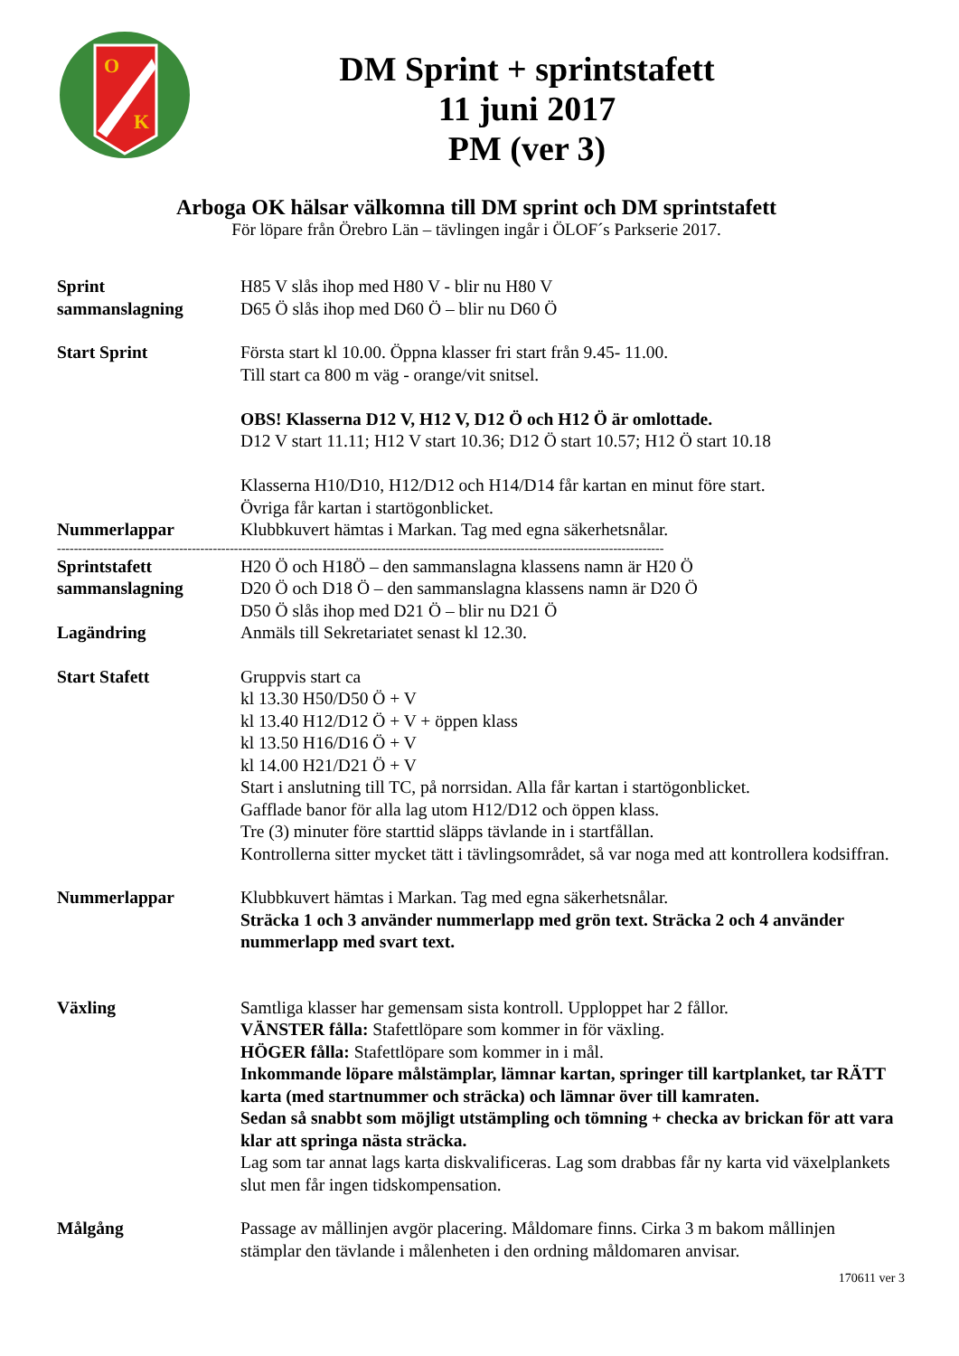O
K
DM Sprint + sprintstafett
11 juni 2017
PM (ver 3)
Arboga OK hälsar välkomna till DM sprint och DM sprintstafett
För löpare från Örebro Län – tävlingen ingår i ÖLOF´s Parkserie 2017.
Sprint
sammanslagning
H85 V slås ihop med H80 V - blir nu H80 V
D65 Ö slås ihop med D60 Ö – blir nu D60 Ö
Start Sprint Första start kl 10.00. Öppna klasser fri start från 9.45- 11.00.
Till start ca 800 m väg - orange/vit snitsel.
OBS! Klasserna D12 V, H12 V, D12 Ö och H12 Ö är omlottade.
D12 V start 11.11; H12 V start 10.36; D12 Ö start 10.57; H12 Ö start 10.18
Klasserna H10/D10, H12/D12 och H14/D14 får kartan en minut före start.
Övriga får kartan i startögonblicket.
Nummerlappar Klubbkuvert hämtas i Markan. Tag med egna säkerhetsnålar.
------------------------------------------------------------------------------------------------------------------------------------------------
Sprintstafett
sammanslagning
H20 Ö och H18Ö – den sammanslagna klassens namn är H20 Ö
D20 Ö och D18 Ö – den sammanslagna klassens namn är D20 Ö
D50 Ö slås ihop med D21 Ö – blir nu D21 Ö
Lagändring Anmäls till Sekretariatet senast kl 12.30.
Start Stafett Gruppvis start ca
kl 13.30 H50/D50 Ö + V
kl 13.40 H12/D12 Ö + V + öppen klass
kl 13.50 H16/D16 Ö + V
kl 14.00 H21/D21 Ö + V
Start i anslutning till TC, på norrsidan. Alla får kartan i startögonblicket.
Gafflade banor för alla lag utom H12/D12 och öppen klass.
Tre (3) minuter före starttid släpps tävlande in i startfållan.
Kontrollerna sitter mycket tätt i tävlingsområdet, så var noga med att kontrollera kodsiffran.
Nummerlappar Klubbkuvert hämtas i Markan. Tag med egna säkerhetsnålar.
Sträcka 1 och 3 använder nummerlapp med grön text. Sträcka 2 och 4 använder nummerlapp med svart text.
Växling Samtliga klasser har gemensam sista kontroll. Upploppet har 2 fållor.
VÄNSTER fålla: Stafettlöpare som kommer in för växling.
HÖGER fålla: Stafettlöpare som kommer in i mål.
Inkommande löpare målstämplar, lämnar kartan, springer till kartplanket, tar RÄTT karta (med startnummer och sträcka) och lämnar över till kamraten.
Sedan så snabbt som möjligt utstämpling och tömning + checka av brickan för att vara klar att springa nästa sträcka.
Lag som tar annat lags karta diskvalificeras. Lag som drabbas får ny karta vid växelplankets slut men får ingen tidskompensation.
Målgång Passage av mållinjen avgör placering. Måldomare finns. Cirka 3 m bakom mållinjen stämplar den tävlande i målenheten i den ordning måldomaren anvisar.
170611 ver 3